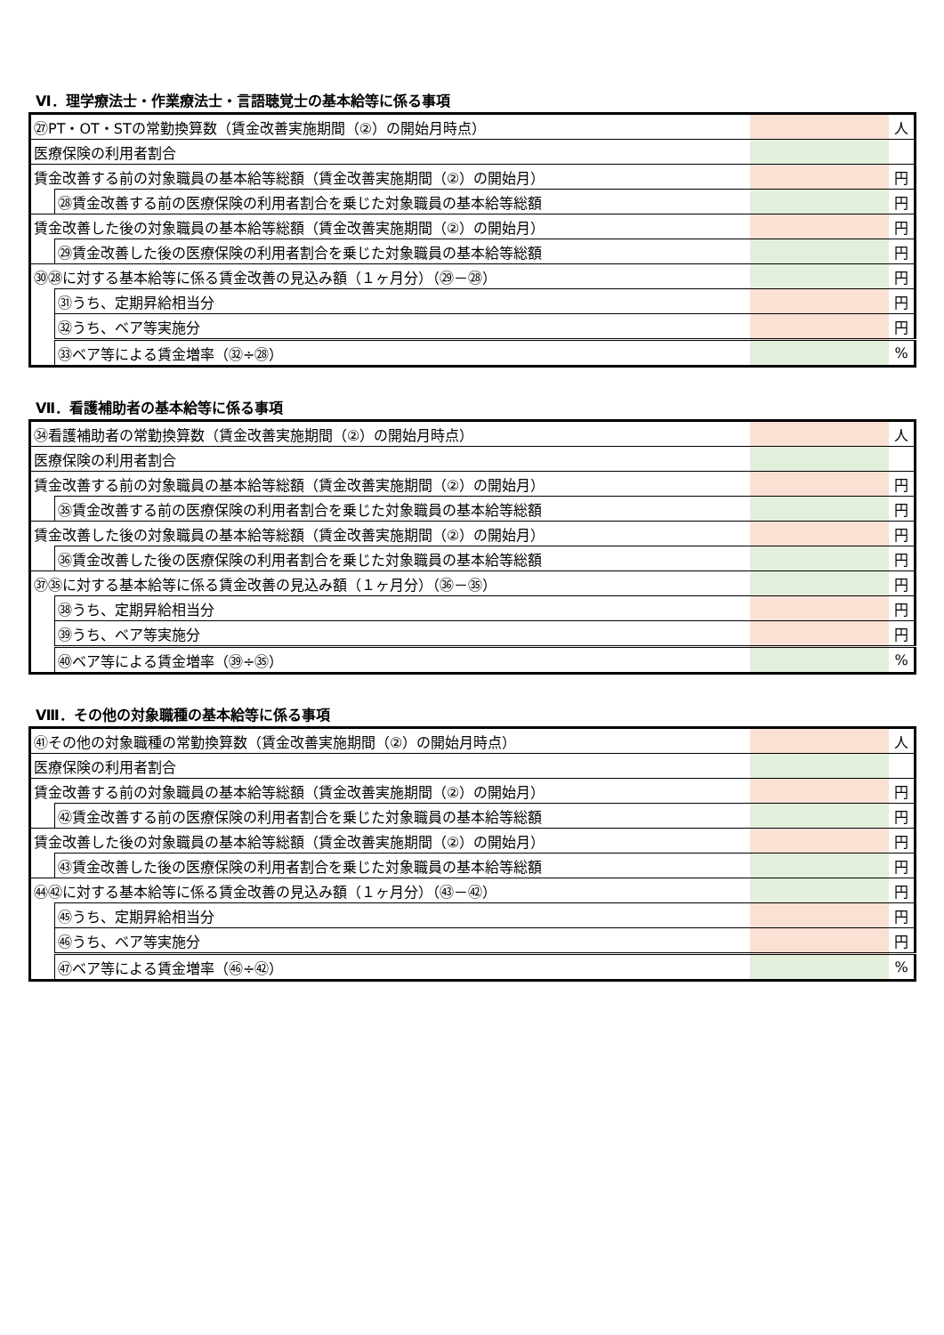Ⅵ．理学療法士・作業療法士・言語聴覚士の基本給等に係る事項
| ㉗PT・OT・STの常勤換算数（賃金改善実施期間（②）の開始月時点） | | | 人 |
| 医療保険の利用者割合 | | | |
| 賃金改善する前の対象職員の基本給等総額（賃金改善実施期間（②）の開始月） | | | 円 |
| | ㉘賃金改善する前の医療保険の利用者割合を乗じた対象職員の基本給等総額 | | 円 |
| 賃金改善した後の対象職員の基本給等総額（賃金改善実施期間（②）の開始月） | | | 円 |
| | ㉙賃金改善した後の医療保険の利用者割合を乗じた対象職員の基本給等総額 | | 円 |
| ㉚㉘に対する基本給等に係る賃金改善の見込み額（１ヶ月分）（㉙－㉘） | | | 円 |
| | ㉛うち、定期昇給相当分 | | 円 |
| | ㉜うち、ベア等実施分 | | 円 |
| | ㉝ベア等による賃金増率（㉜÷㉘） | | % |
Ⅶ．看護補助者の基本給等に係る事項
| ㉞看護補助者の常勤換算数（賃金改善実施期間（②）の開始月時点） | | | 人 |
| 医療保険の利用者割合 | | | |
| 賃金改善する前の対象職員の基本給等総額（賃金改善実施期間（②）の開始月） | | | 円 |
| | ㉟賃金改善する前の医療保険の利用者割合を乗じた対象職員の基本給等総額 | | 円 |
| 賃金改善した後の対象職員の基本給等総額（賃金改善実施期間（②）の開始月） | | | 円 |
| | ㊱賃金改善した後の医療保険の利用者割合を乗じた対象職員の基本給等総額 | | 円 |
| ㊲㉟に対する基本給等に係る賃金改善の見込み額（１ヶ月分）（㊱－㉟） | | | 円 |
| | ㊳うち、定期昇給相当分 | | 円 |
| | ㊴うち、ベア等実施分 | | 円 |
| | ㊵ベア等による賃金増率（㊴÷㉟） | | % |
Ⅷ．その他の対象職種の基本給等に係る事項
| ㊶その他の対象職種の常勤換算数（賃金改善実施期間（②）の開始月時点） | | | 人 |
| 医療保険の利用者割合 | | | |
| 賃金改善する前の対象職員の基本給等総額（賃金改善実施期間（②）の開始月） | | | 円 |
| | ㊷賃金改善する前の医療保険の利用者割合を乗じた対象職員の基本給等総額 | | 円 |
| 賃金改善した後の対象職員の基本給等総額（賃金改善実施期間（②）の開始月） | | | 円 |
| | ㊸賃金改善した後の医療保険の利用者割合を乗じた対象職員の基本給等総額 | | 円 |
| ㊹㊷に対する基本給等に係る賃金改善の見込み額（１ヶ月分）（㊸－㊷） | | | 円 |
| | ㊺うち、定期昇給相当分 | | 円 |
| | ㊻うち、ベア等実施分 | | 円 |
| | ㊼ベア等による賃金増率（㊻÷㊷） | | % |